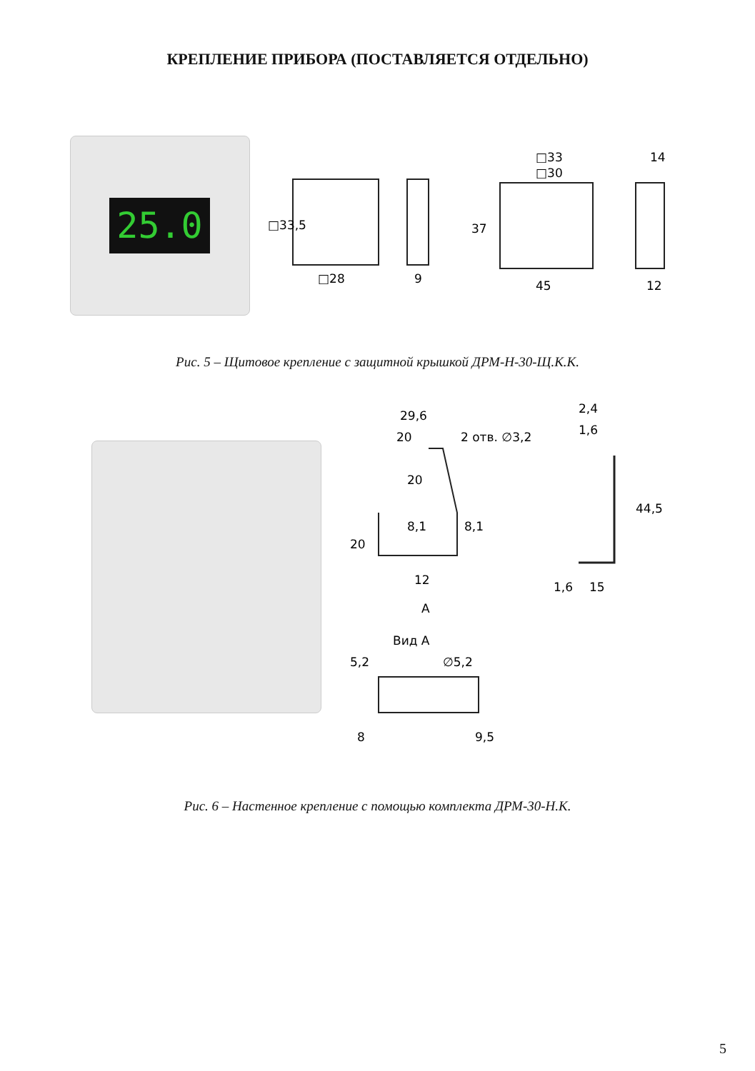КРЕПЛЕНИЕ ПРИБОРА (ПОСТАВЛЯЕТСЯ ОТДЕЛЬНО)
25.0
□33,5
□28
9
□33
□30
14
37
45
12
Рис. 5 – Щитовое крепление с защитной крышкой ДРМ-Н-30-Щ.К.К.
29,6
20
2 отв. ∅3,2
20
8,1
8,1
20
12
А
2,4
1,6
44,5
1,6
15
Вид А
∅5,2
5,2
8
9,5
Рис. 6 – Настенное крепление с помощью комплекта ДРМ-30-Н.К.
5